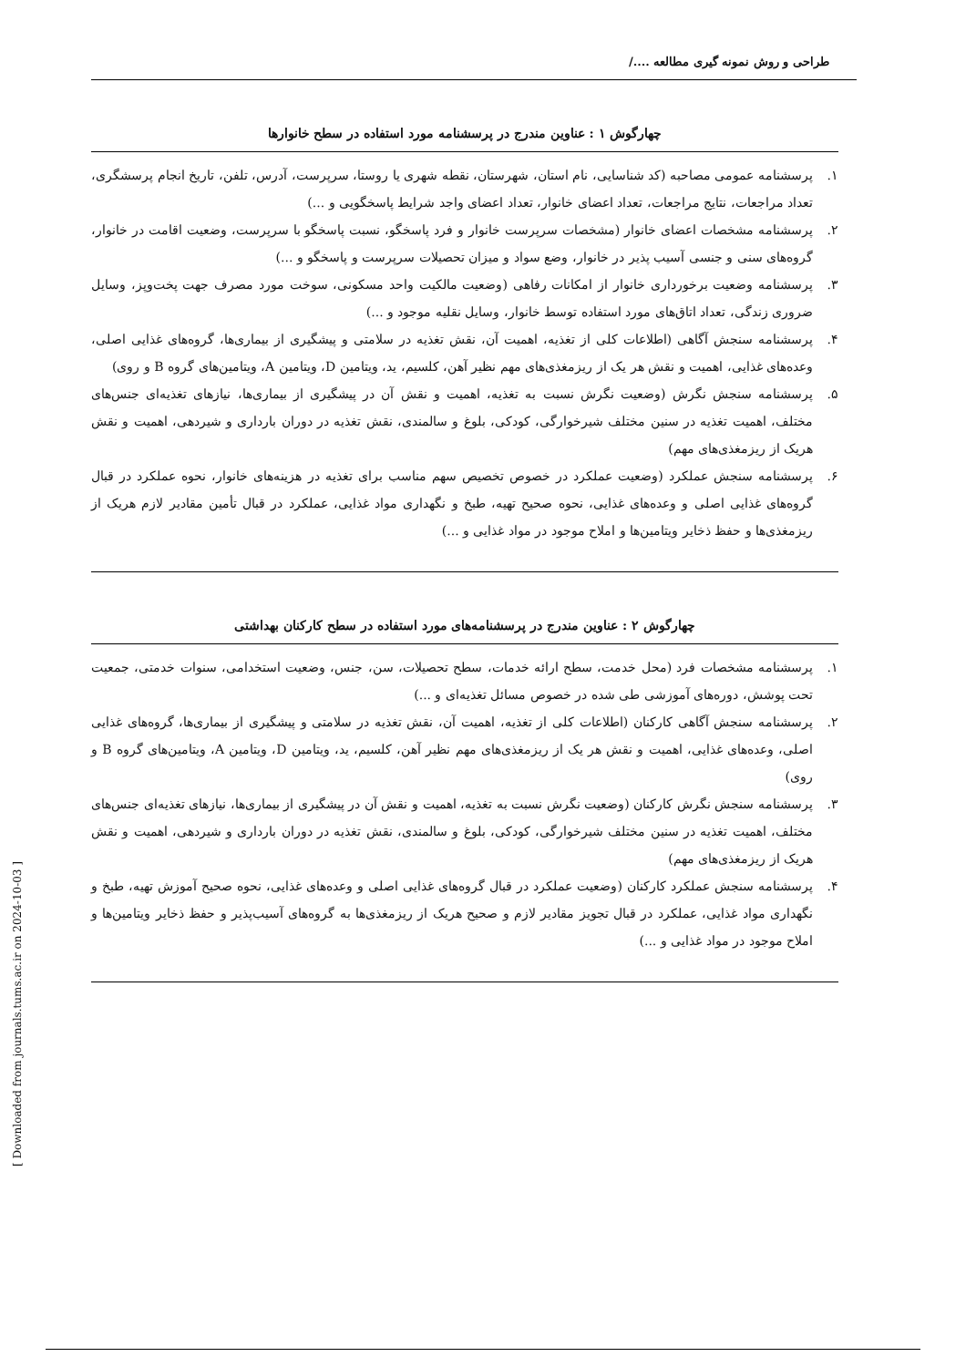طراحی و روش نمونه گیری مطالعه ..../
چهارگوش ۱ : عناوین مندرج در پرسشنامه مورد استفاده در سطح خانوارها
۱. پرسشنامه عمومی مصاحبه (کد شناسایی، نام استان، شهرستان، نقطه شهری یا روستا، سرپرست، آدرس، تلفن، تاریخ انجام پرسشگری، تعداد مراجعات، نتایج مراجعات، تعداد اعضای خانوار، تعداد اعضای واجد شرایط پاسخگویی و ...)
۲. پرسشنامه مشخصات اعضای خانوار (مشخصات سرپرست خانوار و فرد پاسخگو، نسبت پاسخگو با سرپرست، وضعیت اقامت در خانوار، گروه‌های سنی و جنسی آسیب پذیر در خانوار، وضع سواد و میزان تحصیلات سرپرست و پاسخگو و ...)
۳. پرسشنامه وضعیت برخورداری خانوار از امکانات رفاهی (وضعیت مالکیت واحد مسکونی، سوخت مورد مصرف جهت پخت‌وپز، وسایل ضروری زندگی، تعداد اتاق‌های مورد استفاده توسط خانوار، وسایل نقلیه موجود و ...)
۴. پرسشنامه سنجش آگاهی (اطلاعات کلی از تغذیه، اهمیت آن، نقش تغذیه در سلامتی و پیشگیری از بیماری‌ها، گروه‌های غذایی اصلی، وعده‌های غذایی، اهمیت و نقش هر یک از ریزمغذی‌های مهم نظیر آهن، کلسیم، ید، ویتامین D، ویتامین A، ویتامین‌های گروه B و روی)
۵. پرسشنامه سنجش نگرش (وضعیت نگرش نسبت به تغذیه، اهمیت و نقش آن در پیشگیری از بیماری‌ها، نیازهای تغذیه‌ای جنس‌های مختلف، اهمیت تغذیه در سنین مختلف شیرخوارگی، کودکی، بلوغ و سالمندی، نقش تغذیه در دوران بارداری و شیردهی، اهمیت و نقش هریک از ریزمغذی‌های مهم)
۶. پرسشنامه سنجش عملکرد (وضعیت عملکرد در خصوص تخصیص سهم مناسب برای تغذیه در هزینه‌های خانوار، نحوه عملکرد در قبال گروه‌های غذایی اصلی و وعده‌های غذایی، نحوه صحیح تهیه، طبخ و نگهداری مواد غذایی، عملکرد در قبال تأمین مقادیر لازم هریک از ریزمغذی‌ها و حفظ ذخایر ویتامین‌ها و املاح موجود در مواد غذایی و ...)
چهارگوش ۲ : عناوین مندرج در پرسشنامه‌های مورد استفاده در سطح کارکنان بهداشتی
۱. پرسشنامه مشخصات فرد (محل خدمت، سطح ارائه خدمات، سطح تحصیلات، سن، جنس، وضعیت استخدامی، سنوات خدمتی، جمعیت تحت پوشش، دوره‌های آموزشی طی شده در خصوص مسائل تغذیه‌ای و ...)
۲. پرسشنامه سنجش آگاهی کارکنان (اطلاعات کلی از تغذیه، اهمیت آن، نقش تغذیه در سلامتی و پیشگیری از بیماری‌ها، گروه‌های غذایی اصلی، وعده‌های غذایی، اهمیت و نقش هر یک از ریزمغذی‌های مهم نظیر آهن، کلسیم، ید، ویتامین D، ویتامین A، ویتامین‌های گروه B و روی)
۳. پرسشنامه سنجش نگرش کارکنان (وضعیت نگرش نسبت به تغذیه، اهمیت و نقش آن در پیشگیری از بیماری‌ها، نیازهای تغذیه‌ای جنس‌های مختلف، اهمیت تغذیه در سنین مختلف شیرخوارگی، کودکی، بلوغ و سالمندی، نقش تغذیه در دوران بارداری و شیردهی، اهمیت و نقش هریک از ریزمغذی‌های مهم)
۴. پرسشنامه سنجش عملکرد کارکنان (وضعیت عملکرد در قبال گروه‌های غذایی اصلی و وعده‌های غذایی، نحوه صحیح آموزش تهیه، طبخ و نگهداری مواد غذایی، عملکرد در قبال تجویز مقادیر لازم و صحیح هریک از ریزمغذی‌ها به گروه‌های آسیب‌پذیر و حفظ ذخایر ویتامین‌ها و املاح موجود در مواد غذایی و ...)
[ Downloaded from journals.tums.ac.ir on 2024-10-03 ]